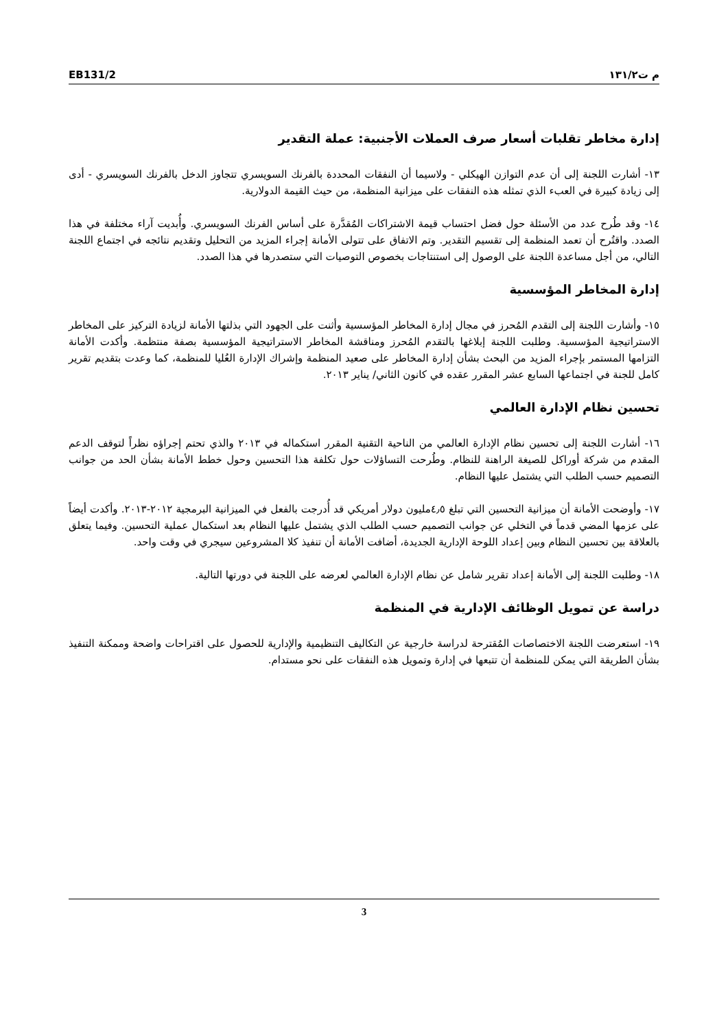EB131/2 م ت١٣١/٢
إدارة مخاطر تقلبات أسعار صرف العملات الأجنبية: عملة التقدير
١٣- أشارت اللجنة إلى أن عدم التوازن الهيكلي - ولاسيما أن النفقات المحددة بالفرنك السويسري تتجاوز الدخل بالفرنك السويسري - أدى إلى زيادة كبيرة في العبء الذي تمثله هذه النفقات على ميزانية المنظمة، من حيث القيمة الدولارية.
١٤- وقد طُرح عدد من الأسئلة حول فضل احتساب قيمة الاشتراكات المُقدَّرة على أساس الفرنك السويسري. وأُبديت آراء مختلفة في هذا الصدد. واقتُرح أن تعمد المنظمة إلى تقسيم التقدير. وتم الاتفاق على تتولى الأمانة إجراء المزيد من التحليل وتقديم نتائجه في اجتماع اللجنة التالي، من أجل مساعدة اللجنة على الوصول إلى استنتاجات بخصوص التوصيات التي ستصدرها في هذا الصدد.
إدارة المخاطر المؤسسية
١٥- وأشارت اللجنة إلى التقدم المُحرز في مجال إدارة المخاطر المؤسسية وأثنت على الجهود التي بذلتها الأمانة لزيادة التركيز على المخاطر الاستراتيجية المؤسسية. وطلبت اللجنة إبلاغها بالتقدم المُحرز ومناقشة المخاطر الاستراتيجية المؤسسية بصفة منتظمة. وأكدت الأمانة التزامها المستمر بإجراء المزيد من البحث بشأن إدارة المخاطر على صعيد المنظمة وإشراك الإدارة العُليا للمنظمة، كما وعدت بتقديم تقرير كامل للجنة في اجتماعها السابع عشر المقرر عقده في كانون الثاني/ يناير ٢٠١٣.
تحسين نظام الإدارة العالمي
١٦- أشارت اللجنة إلى تحسين نظام الإدارة العالمي من الناحية التقنية المقرر استكماله في ٢٠١٣ والذي تحتم إجراؤه نظراً لتوقف الدعم المقدم من شركة أوراكل للصيغة الراهنة للنظام. وطُرحت التساؤلات حول تكلفة هذا التحسين وحول خطط الأمانة بشأن الحد من جوانب التصميم حسب الطلب التي يشتمل عليها النظام.
١٧- وأوضحت الأمانة أن ميزانية التحسين التي تبلغ ٤٫٥مليون دولار أمريكي قد أُدرجت بالفعل في الميزانية البرمجية ٢٠١٢-٢٠١٣. وأكدت أيضاً على عزمها المضي قدماً في التخلي عن جوانب التصميم حسب الطلب الذي يشتمل عليها النظام بعد استكمال عملية التحسين. وفيما يتعلق بالعلاقة بين تحسين النظام وبين إعداد اللوحة الإدارية الجديدة، أضافت الأمانة أن تنفيذ كلا المشروعين سيجري في وقت واحد.
١٨- وطلبت اللجنة إلى الأمانة إعداد تقرير شامل عن نظام الإدارة العالمي لعرضه على اللجنة في دورتها التالية.
دراسة عن تمويل الوظائف الإدارية في المنظمة
١٩- استعرضت اللجنة الاختصاصات المُقترحة لدراسة خارجية عن التكاليف التنظيمية والإدارية للحصول على اقتراحات واضحة وممكنة التنفيذ بشأن الطريقة التي يمكن للمنظمة أن تتبعها في إدارة وتمويل هذه النفقات على نحو مستدام.
3